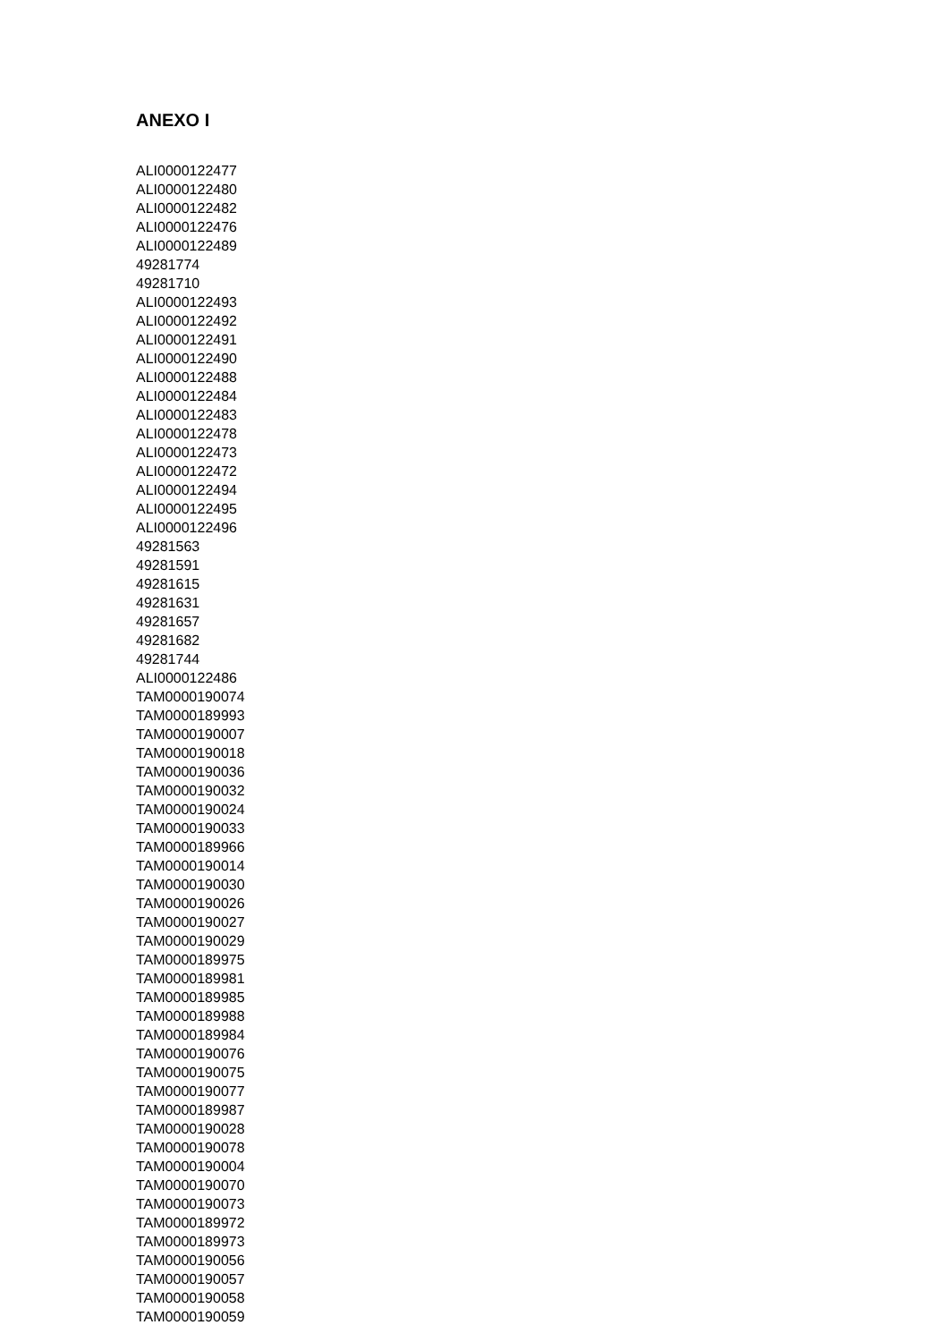ANEXO I
ALI0000122477
ALI0000122480
ALI0000122482
ALI0000122476
ALI0000122489
49281774
49281710
ALI0000122493
ALI0000122492
ALI0000122491
ALI0000122490
ALI0000122488
ALI0000122484
ALI0000122483
ALI0000122478
ALI0000122473
ALI0000122472
ALI0000122494
ALI0000122495
ALI0000122496
49281563
49281591
49281615
49281631
49281657
49281682
49281744
ALI0000122486
TAM0000190074
TAM0000189993
TAM0000190007
TAM0000190018
TAM0000190036
TAM0000190032
TAM0000190024
TAM0000190033
TAM0000189966
TAM0000190014
TAM0000190030
TAM0000190026
TAM0000190027
TAM0000190029
TAM0000189975
TAM0000189981
TAM0000189985
TAM0000189988
TAM0000189984
TAM0000190076
TAM0000190075
TAM0000190077
TAM0000189987
TAM0000190028
TAM0000190078
TAM0000190004
TAM0000190070
TAM0000190073
TAM0000189972
TAM0000189973
TAM0000190056
TAM0000190057
TAM0000190058
TAM0000190059